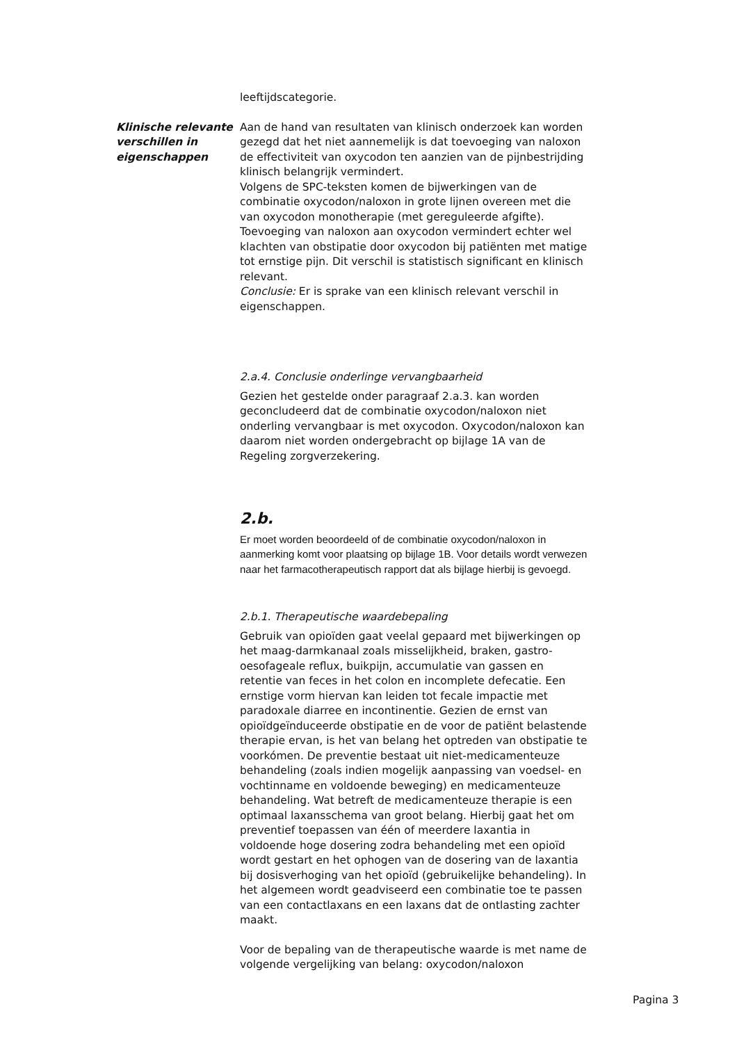leeftijdscategorie.
Klinische relevante verschillen in eigenschappen
Aan de hand van resultaten van klinisch onderzoek kan worden gezegd dat het niet aannemelijk is dat toevoeging van naloxon de effectiviteit van oxycodon ten aanzien van de pijnbestrijding klinisch belangrijk vermindert.
Volgens de SPC-teksten komen de bijwerkingen van de combinatie oxycodon/naloxon in grote lijnen overeen met die van oxycodon monotherapie (met gereguleerde afgifte). Toevoeging van naloxon aan oxycodon vermindert echter wel klachten van obstipatie door oxycodon bij patiënten met matige tot ernstige pijn. Dit verschil is statistisch significant en klinisch relevant.
Conclusie: Er is sprake van een klinisch relevant verschil in eigenschappen.
2.a.4. Conclusie onderlinge vervangbaarheid
Gezien het gestelde onder paragraaf 2.a.3. kan worden geconcludeerd dat de combinatie oxycodon/naloxon niet onderling vervangbaar is met oxycodon. Oxycodon/naloxon kan daarom niet worden ondergebracht op bijlage 1A van de Regeling zorgverzekering.
2.b.
Er moet worden beoordeeld of de combinatie oxycodon/naloxon in aanmerking komt voor plaatsing op bijlage 1B. Voor details wordt verwezen naar het farmacotherapeutisch rapport dat als bijlage hierbij is gevoegd.
2.b.1. Therapeutische waardebepaling
Gebruik van opioïden gaat veelal gepaard met bijwerkingen op het maag-darmkanaal zoals misselijkheid, braken, gastro-oesofageale reflux, buikpijn, accumulatie van gassen en retentie van feces in het colon en incomplete defecatie. Een ernstige vorm hiervan kan leiden tot fecale impactie met paradoxale diarree en incontinentie. Gezien de ernst van opioïdgeïnduceerde obstipatie en de voor de patiënt belastende therapie ervan, is het van belang het optreden van obstipatie te voorkómen. De preventie bestaat uit niet-medicamenteuze behandeling (zoals indien mogelijk aanpassing van voedsel- en vochtinname en voldoende beweging) en medicamenteuze behandeling. Wat betreft de medicamenteuze therapie is een optimaal laxansschema van groot belang. Hierbij gaat het om preventief toepassen van één of meerdere laxantia in voldoende hoge dosering zodra behandeling met een opioïd wordt gestart en het ophogen van de dosering van de laxantia bij dosisverhoging van het opioïd (gebruikelijke behandeling). In het algemeen wordt geadviseerd een combinatie toe te passen van een contactlaxans en een laxans dat de ontlasting zachter maakt.
Voor de bepaling van de therapeutische waarde is met name de volgende vergelijking van belang: oxycodon/naloxon
Pagina 3